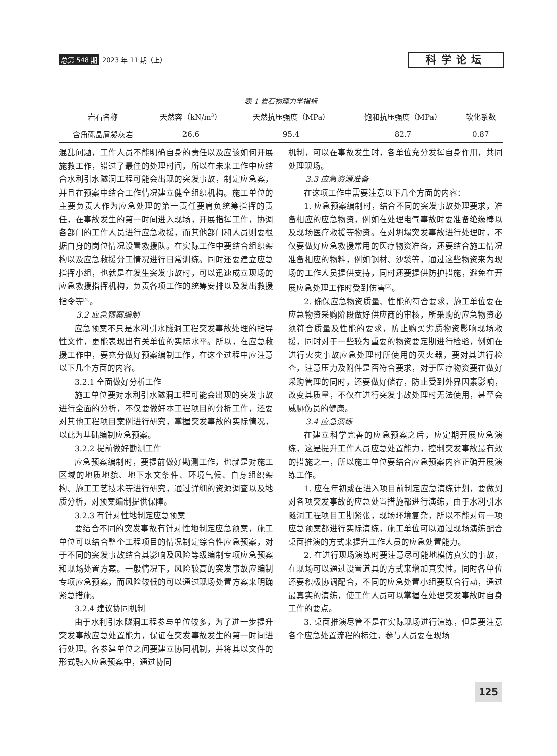总第 548 期 2023 年 11 期（上） 科学论坛
表 1 岩石物理力学指标
| 岩石名称 | 天然容（kN/m<sup>3</sup>） | 天然抗压强度（MPa） | 饱和抗压强度（MPa） | 软化系数 |
| --- | --- | --- | --- | --- |
| 含角砾晶屑凝灰岩 | 26.6 | 95.4 | 82.7 | 0.87 |
混乱问题，工作人员不能明确自身的责任以及应该如何开展施救工作，错过了最佳的处理时间，所以在未来工作中应结合水利引水隧洞工程可能会出现的突发事故，制定应急案，并且在预案中结合工作情况建立健全组织机构。施工单位的主要负责人作为应急处理的第一责任要肩负统筹指挥的责任，在事故发生的第一时间进入现场，开展指挥工作，协调各部门的工作人员进行应急救援，而其他部门和人员则要根据自身的岗位情况设置救援队。在实际工作中要结合组织架构以及应急救援分工情况进行日常训练。同时还要建立应急指挥小组，也就是在发生突发事故时，可以迅速成立现场的应急救援指挥机构，负责各项工作的统筹安排以及发出救援指令等<sup>[2]</sup>。
3.2 应急预案编制
应急预案不只是水利引水隧洞工程突发事故处理的指导性文件，更能表现出有关单位的实际水平。所以，在应急救援工作中，要充分做好预案编制工作，在这个过程中应注意以下几个方面的内容。
3.2.1 全面做好分析工作
施工单位要对水利引水隧洞工程可能会出现的突发事故进行全面的分析，不仅要做好本工程项目的分析工作，还要对其他工程项目案例进行研究，掌握突发事故的实际情况，以此为基础编制应急预案。
3.2.2 提前做好勘测工作
应急预案编制时，要提前做好勘测工作，也就是对施工区域的地质地貌、地下水文条件、环境气候、自身组织架构、施工工艺技术等进行研究，通过详细的资源调查以及地质分析，对预案编制提供保障。
3.2.3 有针对性地制定应急预案
要结合不同的突发事故有针对性地制定应急预案，施工单位可以结合整个工程项目的情况制定综合性应急预案，对于不同的突发事故结合其影响及风险等级编制专项应急预案和现场处置方案。一般情况下，风险较高的突发事故应编制专项应急预案，而风险较低的可以通过现场处置方案来明确紧急措施。
3.2.4 建议协同机制
由于水利引水隧洞工程参与单位较多，为了进一步提升突发事故应急处置能力，保证在突发事故发生的第一时间进行处理。各参建单位之间要建立协同机制，并将其以文件的形式融入应急预案中，通过协同
机制，可以在事故发生时，各单位充分发挥自身作用，共同处理现场。
3.3 应急资源准备
在这项工作中需要注意以下几个方面的内容：
1. 应急预案编制时，结合不同的突发事故处理要求，准备相应的应急物资，例如在处理电气事故时要准备绝缘棒以及现场医疗救援等物资。在对坍塌突发事故进行处理时，不仅要做好应急救援常用的医疗物资准备，还要结合施工情况准备相应的物料，例如钢材、沙袋等，通过这些物资来为现场的工作人员提供支持，同时还要提供防护措施，避免在开展应急处理工作时受到伤害<sup>[3]</sup>。
2. 确保应急物资质量、性能的符合要求，施工单位要在应急物资采购阶段做好供应商的审核，所采购的应急物资必须符合质量及性能的要求，防止购买劣质物资影响现场救援，同时对于一些较为重要的物资要定期进行检验，例如在进行火灾事故应急处理时所使用的灭火器，要对其进行检查，注意压力及附件是否符合要求，对于医疗物资要在做好采购管理的同时，还要做好储存，防止受到外界因素影响，改变其质量，不仅在进行突发事故处理时无法使用，甚至会威胁伤员的健康。
3.4 应急演练
在建立科学完善的应急预案之后，应定期开展应急演练，这是提升工作人员应急处置能力，控制突发事故最有效的措施之一，所以施工单位要结合应急预案内容正确开展演练工作。
1. 应在年初或在进入项目前制定应急演练计划，要做到对各项突发事故的应急处置措施都进行演练，由于水利引水隧洞工程项目工期紧张，现场环境复杂，所以不能对每一项应急预案都进行实际演练，施工单位可以通过现场演练配合桌面推演的方式来提升工作人员的应急处置能力。
2. 在进行现场演练时要注意尽可能地模仿真实的事故，在现场可以通过设置道具的方式来增加真实性。同时各单位还要积极协调配合，不同的应急处置小组要联合行动，通过最真实的演练，使工作人员可以掌握在处理突发事故时自身工作的要点。
3. 桌面推演尽管不是在实际现场进行演练，但是要注意各个应急处置流程的标注，参与人员要在现场
125